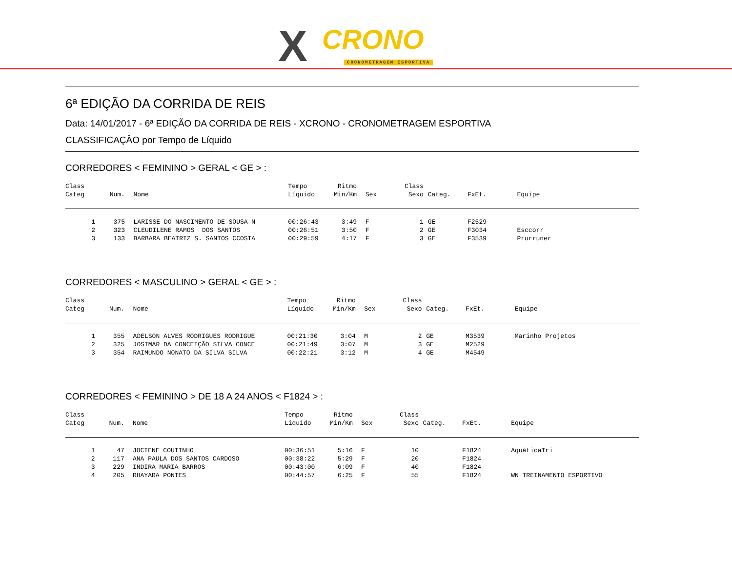X CRONO
CRONOMETRAGEM ESPORTIVA
6ª EDIÇÃO DA CORRIDA DE REIS
Data: 14/01/2017 - 6ª EDIÇÃO DA CORRIDA DE REIS - XCRONO - CRONOMETRAGEM ESPORTIVA
CLASSIFICAÇÂO por Tempo de Líquido
CORREDORES < FEMININO > GERAL < GE > :
| Class Categ | | Num. | | Nome | | Tempo Líquido | Ritmo Min/Km | | Sex | Class Sexo | | Categ. | FxEt. | Equipe |
| --- | --- | --- | --- | --- | --- | --- | --- | --- | --- | --- | --- | --- | --- | --- |
| 1 | | 375 | | LARISSE DO NASCIMENTO DE SOUSA N | | 00:26:43 | 3:49 | | F | 1 | | GE | F2529 | |
| 2 | | 323 | | CLEUDILENE RAMOS DOS SANTOS | | 00:26:51 | 3:50 | | F | 2 | | GE | F3034 | Esccorr |
| 3 | | 133 | | BARBARA BEATRIZ S. SANTOS CCOSTA | | 00:29:59 | 4:17 | | F | 3 | | GE | F3539 | Prorruner |
CORREDORES < MASCULINO > GERAL < GE > :
| Class Categ | | Num. | | Nome | | Tempo Líquido | Ritmo Min/Km | | Sex | Class Sexo | | Categ. | FxEt. | Equipe |
| --- | --- | --- | --- | --- | --- | --- | --- | --- | --- | --- | --- | --- | --- | --- |
| 1 | | 355 | | ADELSON ALVES RODRIGUES RODRIGUE | | 00:21:30 | 3:04 | | M | 2 | | GE | M3539 | Marinho Projetos |
| 2 | | 325 | | JOSIMAR DA CONCEIÇÃO SILVA CONCE | | 00:21:49 | 3:07 | | M | 3 | | GE | M2529 | |
| 3 | | 354 | | RAIMUNDO NONATO DA SILVA SILVA | | 00:22:21 | 3:12 | | M | 4 | | GE | M4549 | |
CORREDORES < FEMININO > DE 18 A 24 ANOS < F1824 > :
| Class Categ | | Num. | | Nome | | Tempo Líquido | Ritmo Min/Km | | Sex | Class Sexo | | Categ. | FxEt. | Equipe |
| --- | --- | --- | --- | --- | --- | --- | --- | --- | --- | --- | --- | --- | --- | --- |
| 1 | | 47 | | JOCIENE COUTINHO | | 00:36:51 | 5:16 | | F | 10 | | | F1824 | AquáticaTri |
| 2 | | 117 | | ANA PAULA DOS SANTOS CARDOSO | | 00:38:22 | 5:29 | | F | 20 | | | F1824 | |
| 3 | | 229 | | INDIRA MARIA BARROS | | 00:43:00 | 6:09 | | F | 40 | | | F1824 | |
| 4 | | 205 | | RHAYARA PONTES | | 00:44:57 | 6:25 | | F | 55 | | | F1824 | WN TREINAMENTO ESPORTIVO |